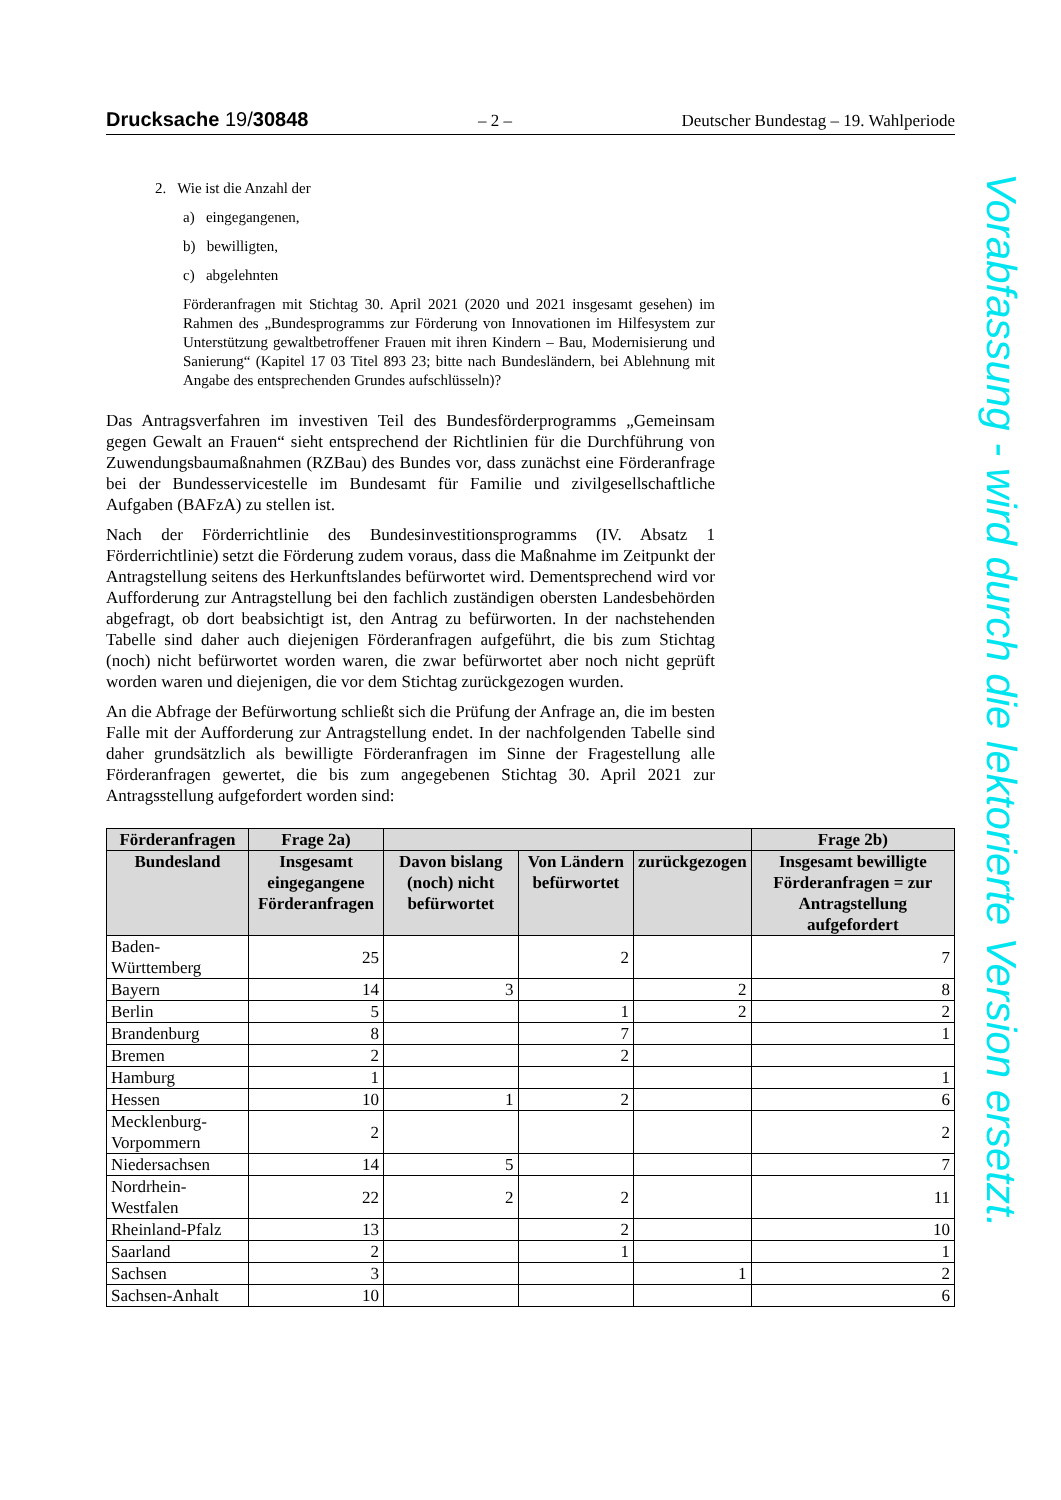Drucksache 19/30848 – 2 – Deutscher Bundestag – 19. Wahlperiode
2. Wie ist die Anzahl der
a) eingegangenen,
b) bewilligten,
c) abgelehnten
Förderanfragen mit Stichtag 30. April 2021 (2020 und 2021 insgesamt gesehen) im Rahmen des „Bundesprogramms zur Förderung von Innovationen im Hilfesystem zur Unterstützung gewaltbetroffener Frauen mit ihren Kindern – Bau, Modernisierung und Sanierung“ (Kapitel 17 03 Titel 893 23; bitte nach Bundesländern, bei Ablehnung mit Angabe des entsprechenden Grundes aufschlüsseln)?
Das Antragsverfahren im investiven Teil des Bundesförderprogramms „Gemeinsam gegen Gewalt an Frauen“ sieht entsprechend der Richtlinien für die Durchführung von Zuwendungsbaumaßnahmen (RZBau) des Bundes vor, dass zunächst eine Förderanfrage bei der Bundesservicestelle im Bundesamt für Familie und zivilgesellschaftliche Aufgaben (BAFzA) zu stellen ist.
Nach der Förderrichtlinie des Bundesinvestitionsprogramms (IV. Absatz 1 Förderrichtlinie) setzt die Förderung zudem voraus, dass die Maßnahme im Zeitpunkt der Antragstellung seitens des Herkunftslandes befürwortet wird. Dementsprechend wird vor Aufforderung zur Antragstellung bei den fachlich zuständigen obersten Landesbehörden abgefragt, ob dort beabsichtigt ist, den Antrag zu befürworten. In der nachstehenden Tabelle sind daher auch diejenigen Förderanfragen aufgeführt, die bis zum Stichtag (noch) nicht befürwortet worden waren, die zwar befürwortet aber noch nicht geprüft worden waren und diejenigen, die vor dem Stichtag zurückgezogen wurden.
An die Abfrage der Befürwortung schließt sich die Prüfung der Anfrage an, die im besten Falle mit der Aufforderung zur Antragstellung endet. In der nachfolgenden Tabelle sind daher grundsätzlich als bewilligte Förderanfragen im Sinne der Fragestellung alle Förderanfragen gewertet, die bis zum angegebenen Stichtag 30. April 2021 zur Antragsstellung aufgefordert worden sind:
| Förderanfragen | Frage 2a) | | | | Frage 2b) |
| --- | --- | --- | --- | --- | --- |
| Bundesland | Insgesamt eingegangene Förderanfragen | Davon bislang (noch) nicht befürwortet | Von Ländern befürwortet | zurückgezogen | Insgesamt bewilligte Förderanfragen = zur Antragstellung aufgefordert |
| Baden-Württemberg | 25 | | 2 | | 7 |
| Bayern | 14 | 3 | | 2 | 8 |
| Berlin | 5 | | 1 | 2 | 2 |
| Brandenburg | 8 | | 7 | | 1 |
| Bremen | 2 | | 2 | | |
| Hamburg | 1 | | | | 1 |
| Hessen | 10 | 1 | 2 | | 6 |
| Mecklenburg-Vorpommern | 2 | | | | 2 |
| Niedersachsen | 14 | 5 | | | 7 |
| Nordrhein-Westfalen | 22 | 2 | 2 | | 11 |
| Rheinland-Pfalz | 13 | | 2 | | 10 |
| Saarland | 2 | | 1 | | 1 |
| Sachsen | 3 | | | 1 | 2 |
| Sachsen-Anhalt | 10 | | | | 6 |
Vorabfassung - wird durch die lektorierte Version ersetzt.